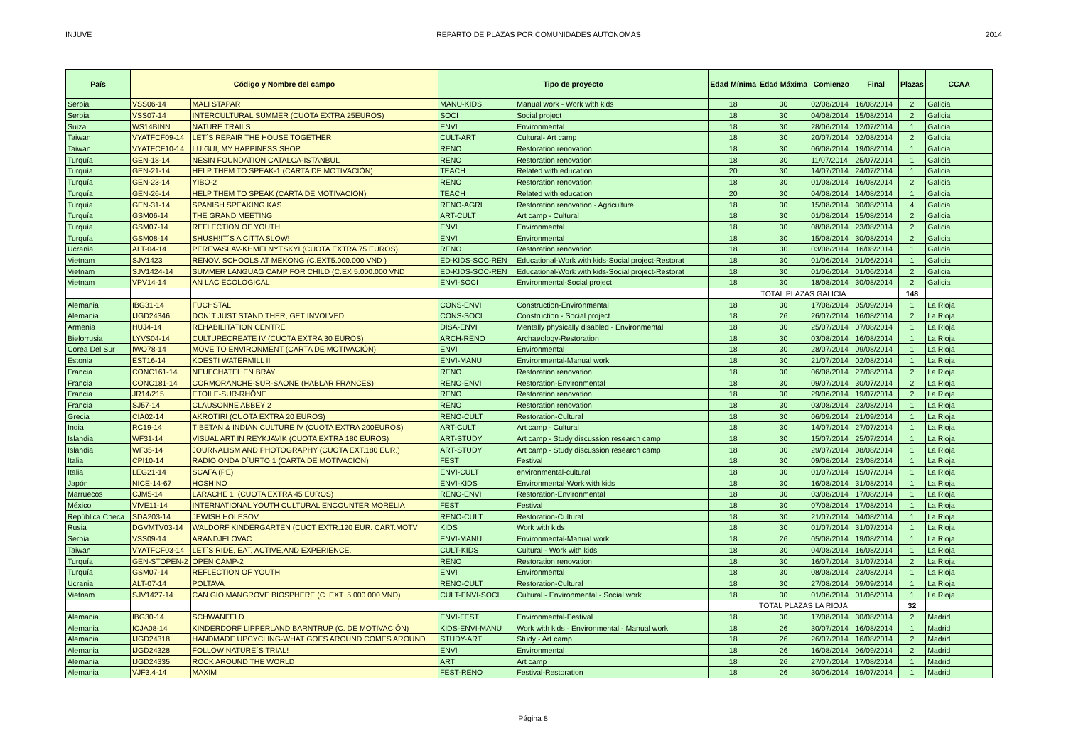INJUVE REPARTO DE PLAZAS POR COMUNIDADES AUTÓNOMAS 2014
| País | Código y Nombre del campo | | Tipo de proyecto | | Edad Mínima | Edad Máxima | Comienzo | Final | Plazas | CCAA |
| --- | --- | --- | --- | --- | --- | --- | --- | --- | --- | --- |
| Serbia | VSS06-14 | MALI STAPAR | MANU-KIDS | Manual work - Work with kids | 18 | 30 | 02/08/2014 | 16/08/2014 | 2 | Galicia |
| Serbia | VSS07-14 | INTERCULTURAL SUMMER (CUOTA EXTRA 25EUROS) | SOCI | Social project | 18 | 30 | 04/08/2014 | 15/08/2014 | 2 | Galicia |
| Suiza | WS14BINN | NATURE TRAILS | ENVI | Environmental | 18 | 30 | 28/06/2014 | 12/07/2014 | 1 | Galicia |
| Taiwan | VYATFCF09-14 | LET´S REPAIR THE HOUSE TOGETHER | CULT-ART | Cultural- Art camp | 18 | 30 | 20/07/2014 | 02/08/2014 | 2 | Galicia |
| Taiwan | VYATFCF10-14 | LUIGUI, MY HAPPINESS SHOP | RENO | Restoration renovation | 18 | 30 | 06/08/2014 | 19/08/2014 | 1 | Galicia |
| Turquía | GEN-18-14 | NESIN FOUNDATION CATALCA-ISTANBUL | RENO | Restoration renovation | 18 | 30 | 11/07/2014 | 25/07/2014 | 1 | Galicia |
| Turquía | GEN-21-14 | HELP THEM TO SPEAK-1 (CARTA DE MOTIVACIÓN) | TEACH | Related with education | 20 | 30 | 14/07/2014 | 24/07/2014 | 1 | Galicia |
| Turquía | GEN-23-14 | YIBO-2 | RENO | Restoration renovation | 18 | 30 | 01/08/2014 | 16/08/2014 | 2 | Galicia |
| Turquía | GEN-26-14 | HELP THEM TO SPEAK (CARTA DE MOTIVACIÓN) | TEACH | Related with education | 20 | 30 | 04/08/2014 | 14/08/2014 | 1 | Galicia |
| Turquía | GEN-31-14 | SPANISH SPEAKING KAS | RENO-AGRI | Restoration renovation - Agriculture | 18 | 30 | 15/08/2014 | 30/08/2014 | 4 | Galicia |
| Turquía | GSM06-14 | THE GRAND MEETING | ART-CULT | Art camp - Cultural | 18 | 30 | 01/08/2014 | 15/08/2014 | 2 | Galicia |
| Turquía | GSM07-14 | REFLECTION OF YOUTH | ENVI | Environmental | 18 | 30 | 08/08/2014 | 23/08/2014 | 2 | Galicia |
| Turquía | GSM08-14 | SHUSH!IT´S A CITTA SLOW! | ENVI | Environmental | 18 | 30 | 15/08/2014 | 30/08/2014 | 2 | Galicia |
| Ucrania | ALT-04-14 | PEREVASLAV-KHMELNYTSKYI (CUOTA EXTRA 75 EUROS) | RENO | Restoration renovation | 18 | 30 | 03/08/2014 | 16/08/2014 | 1 | Galicia |
| Vietnam | SJV1423 | RENOV. SCHOOLS AT MEKONG (C.EXT5.000.000 VND ) | ED-KIDS-SOC-REN | Educational-Work with kids-Social project-Restorat | 18 | 30 | 01/06/2014 | 01/06/2014 | 1 | Galicia |
| Vietnam | SJV1424-14 | SUMMER LANGUAG CAMP FOR CHILD (C.EX 5.000.000 VND | ED-KIDS-SOC-REN | Educational-Work with kids-Social project-Restorat | 18 | 30 | 01/06/2014 | 01/06/2014 | 2 | Galicia |
| Vietnam | VPV14-14 | AN LAC ECOLOGICAL | ENVI-SOCI | Environmental-Social project | 18 | 30 | 18/08/2014 | 30/08/2014 | 2 | Galicia |
| | | | | | TOTAL PLAZAS GALICIA | | | | 148 | |
| Alemania | IBG31-14 | FUCHSTAL | CONS-ENVI | Construction-Environmental | 18 | 30 | 17/08/2014 | 05/09/2014 | 1 | La Rioja |
| Alemania | IJGD24346 | DON´T JUST STAND THER, GET INVOLVED! | CONS-SOCI | Construction - Social project | 18 | 26 | 26/07/2014 | 16/08/2014 | 2 | La Rioja |
| Armenia | HUJ4-14 | REHABILITATION CENTRE | DISA-ENVI | Mentally physically disabled - Environmental | 18 | 30 | 25/07/2014 | 07/08/2014 | 1 | La Rioja |
| Bielorrusia | LYVS04-14 | CULTURECREATE IV (CUOTA EXTRA 30 EUROS) | ARCH-RENO | Archaeology-Restoration | 18 | 30 | 03/08/2014 | 16/08/2014 | 1 | La Rioja |
| Corea Del Sur | IWO78-14 | MOVE TO ENVIRONMENT (CARTA DE MOTIVACIÓN) | ENVI | Environmental | 18 | 30 | 28/07/2014 | 09/08/2014 | 1 | La Rioja |
| Estonia | EST16-14 | KOESTI WATERMILL II | ENVI-MANU | Environmental-Manual work | 18 | 30 | 21/07/2014 | 02/08/2014 | 1 | La Rioja |
| Francia | CONC161-14 | NEUFCHATEL EN BRAY | RENO | Restoration renovation | 18 | 30 | 06/08/2014 | 27/08/2014 | 2 | La Rioja |
| Francia | CONC181-14 | CORMORANCHE-SUR-SAONE (HABLAR FRANCES) | RENO-ENVI | Restoration-Environmental | 18 | 30 | 09/07/2014 | 30/07/2014 | 2 | La Rioja |
| Francia | JR14/215 | ETOILE-SUR-RHÔNE | RENO | Restoration renovation | 18 | 30 | 29/06/2014 | 19/07/2014 | 2 | La Rioja |
| Francia | SJ57-14 | CLAUSONNE ABBEY 2 | RENO | Restoration renovation | 18 | 30 | 03/08/2014 | 23/08/2014 | 1 | La Rioja |
| Grecia | CIA02-14 | AKROTIRI (CUOTA EXTRA 20 EUROS) | RENO-CULT | Restoration-Cultural | 18 | 30 | 06/09/2014 | 21/09/2014 | 1 | La Rioja |
| India | RC19-14 | TIBETAN & INDIAN CULTURE IV (CUOTA EXTRA 200EUROS) | ART-CULT | Art camp - Cultural | 18 | 30 | 14/07/2014 | 27/07/2014 | 1 | La Rioja |
| Islandia | WF31-14 | VISUAL ART IN REYKJAVIK (CUOTA EXTRA 180 EUROS) | ART-STUDY | Art camp - Study discussion research camp | 18 | 30 | 15/07/2014 | 25/07/2014 | 1 | La Rioja |
| Islandia | WF35-14 | JOURNALISM AND PHOTOGRAPHY (CUOTA EXT.180 EUR.) | ART-STUDY | Art camp - Study discussion research camp | 18 | 30 | 29/07/2014 | 08/08/2014 | 1 | La Rioja |
| Italia | CPI10-14 | RADIO ONDA D´URTO 1 (CARTA DE MOTIVACIÓN) | FEST | Festival | 18 | 30 | 09/08/2014 | 23/08/2014 | 1 | La Rioja |
| Italia | LEG21-14 | SCAFA (PE) | ENVI-CULT | environmental-cultural | 18 | 30 | 01/07/2014 | 15/07/2014 | 1 | La Rioja |
| Japón | NICE-14-67 | HOSHINO | ENVI-KIDS | Environmental-Work with kids | 18 | 30 | 16/08/2014 | 31/08/2014 | 1 | La Rioja |
| Marruecos | CJM5-14 | LARACHE 1. (CUOTA EXTRA 45 EUROS) | RENO-ENVI | Restoration-Environmental | 18 | 30 | 03/08/2014 | 17/08/2014 | 1 | La Rioja |
| México | VIVE11-14 | INTERNATIONAL YOUTH CULTURAL ENCOUNTER MORELIA | FEST | Festival | 18 | 30 | 07/08/2014 | 17/08/2014 | 1 | La Rioja |
| República Checa | SDA203-14 | JEWISH HOLESOV | RENO-CULT | Restoration-Cultural | 18 | 30 | 21/07/2014 | 04/08/2014 | 1 | La Rioja |
| Rusia | DGVMTV03-14 | WALDORF KINDERGARTEN (CUOT EXTR.120 EUR. CART.MOTV | KIDS | Work with kids | 18 | 30 | 01/07/2014 | 31/07/2014 | 1 | La Rioja |
| Serbia | VSS09-14 | ARANDJELOVAC | ENVI-MANU | Environmental-Manual work | 18 | 26 | 05/08/2014 | 19/08/2014 | 1 | La Rioja |
| Taiwan | VYATFCF03-14 | LET´S RIDE, EAT, ACTIVE,AND EXPERIENCE. | CULT-KIDS | Cultural - Work with kids | 18 | 30 | 04/08/2014 | 16/08/2014 | 1 | La Rioja |
| Turquía | GEN-STOPEN-2 | OPEN CAMP-2 | RENO | Restoration renovation | 18 | 30 | 16/07/2014 | 31/07/2014 | 2 | La Rioja |
| Turquía | GSM07-14 | REFLECTION OF YOUTH | ENVI | Environmental | 18 | 30 | 08/08/2014 | 23/08/2014 | 1 | La Rioja |
| Ucrania | ALT-07-14 | POLTAVA | RENO-CULT | Restoration-Cultural | 18 | 30 | 27/08/2014 | 09/09/2014 | 1 | La Rioja |
| Vietnam | SJV1427-14 | CAN GIO MANGROVE BIOSPHERE (C. EXT. 5.000.000 VND) | CULT-ENVI-SOCI | Cultural - Environmental - Social work | 18 | 30 | 01/06/2014 | 01/06/2014 | 1 | La Rioja |
| | | | | | TOTAL PLAZAS LA RIOJA | | | | 32 | |
| Alemania | IBG30-14 | SCHWANFELD | ENVI-FEST | Environmental-Festival | 18 | 30 | 17/08/2014 | 30/08/2014 | 2 | Madrid |
| Alemania | ICJA08-14 | KINDERDORF LIPPERLAND BARNTRUP (C. DE MOTIVACIÓN) | KIDS-ENVI-MANU | Work with kids - Environmental - Manual work | 18 | 26 | 30/07/2014 | 16/08/2014 | 1 | Madrid |
| Alemania | IJGD24318 | HANDMADE UPCYCLING-WHAT GOES AROUND COMES AROUND | STUDY-ART | Study - Art camp | 18 | 26 | 26/07/2014 | 16/08/2014 | 2 | Madrid |
| Alemania | IJGD24328 | FOLLOW NATURE´S TRIAL! | ENVI | Environmental | 18 | 26 | 16/08/2014 | 06/09/2014 | 2 | Madrid |
| Alemania | IJGD24335 | ROCK AROUND THE WORLD | ART | Art camp | 18 | 26 | 27/07/2014 | 17/08/2014 | 1 | Madrid |
| Alemania | VJF3.4-14 | MAXIM | FEST-RENO | Festival-Restoration | 18 | 26 | 30/06/2014 | 19/07/2014 | 1 | Madrid |
Página 8